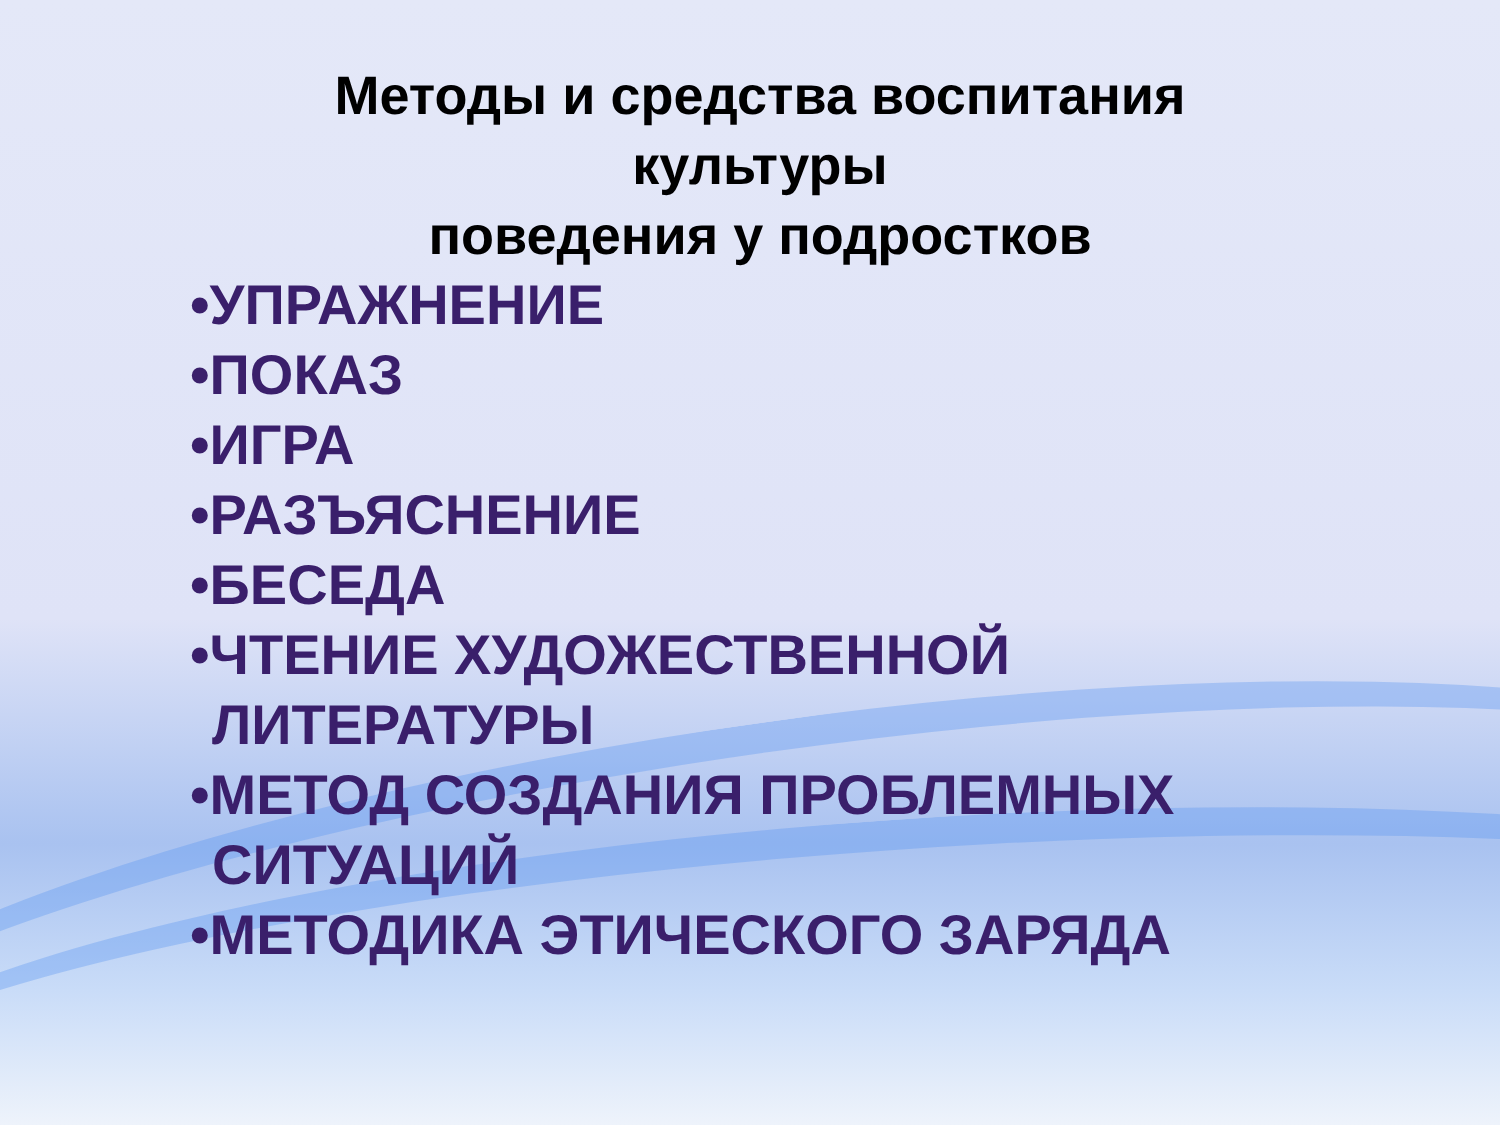Методы и средства воспитания культуры
поведения у подростков
•УПРАЖНЕНИЕ
•ПОКАЗ
•ИГРА
•РАЗЪЯСНЕНИЕ
•БЕСЕДА
•ЧТЕНИЕ ХУДОЖЕСТВЕННОЙ ЛИТЕРАТУРЫ
•МЕТОД СОЗДАНИЯ ПРОБЛЕМНЫХ СИТУАЦИЙ
•МЕТОДИКА ЭТИЧЕСКОГО ЗАРЯДА